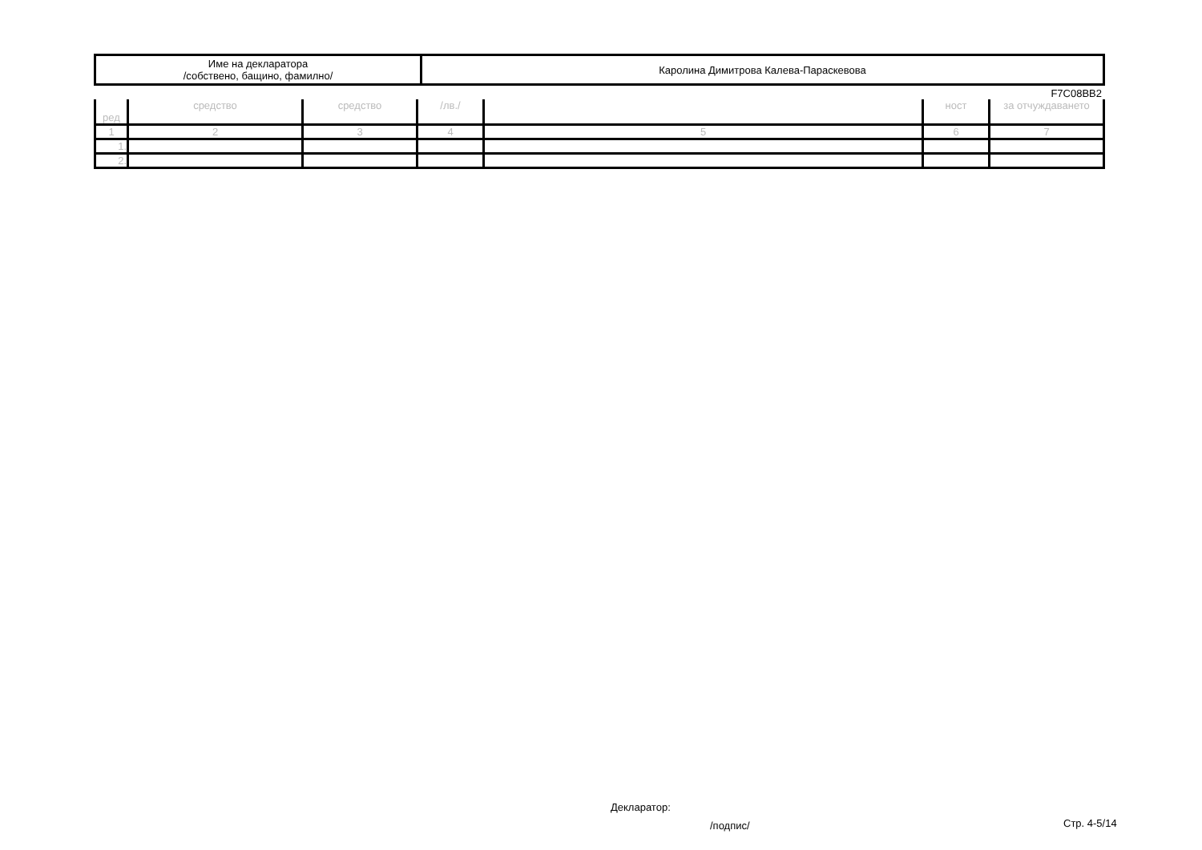| Име на декларатора /собствено, бащино, фамилно/ | Каролина Димитрова Калева-Параскевова |
F7C08BB2
| ред | средство | средство | /лв./ | | ност | за отчуждаването |
| 1 | 2 | 3 | 4 | 5 | 6 | 7 |
| 1. | | | | | | |
| 2. | | | | | | |
Декларатор:
/подпис/ Стр. 4-5/14